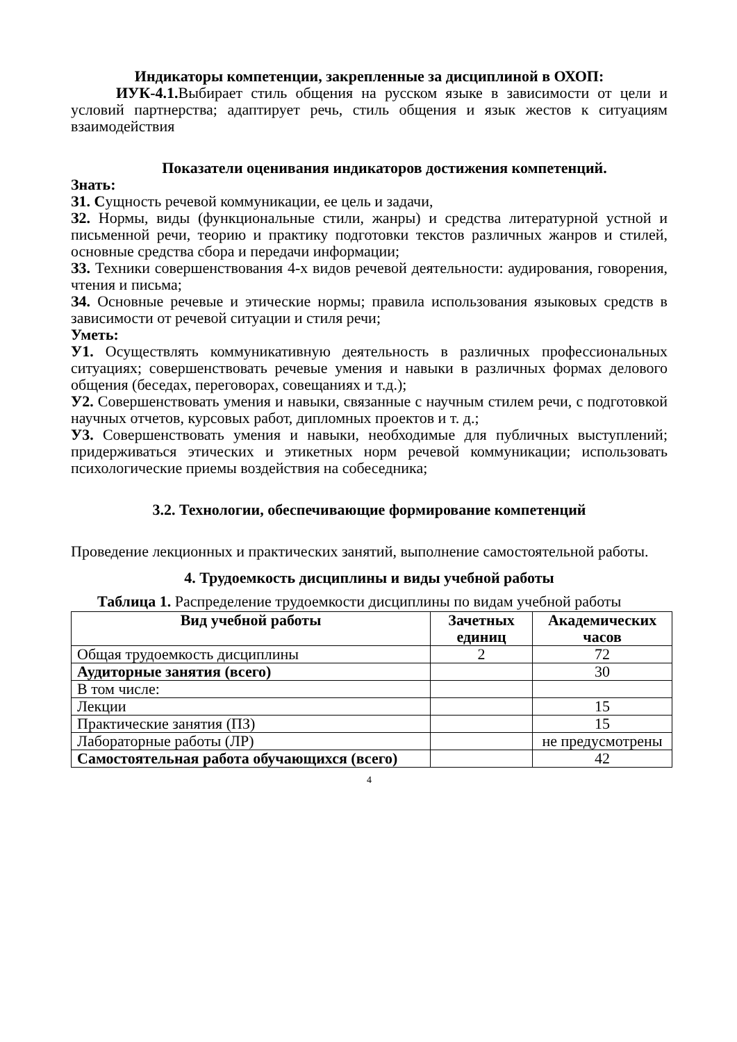Индикаторы компетенции, закрепленные за дисциплиной в ОХОП:
ИУК-4.1. Выбирает стиль общения на русском языке в зависимости от цели и условий партнерства; адаптирует речь, стиль общения и язык жестов к ситуациям взаимодействия
Показатели оценивания индикаторов достижения компетенций.
Знать:
З1. Сущность речевой коммуникации, ее цель и задачи,
З2. Нормы, виды (функциональные стили, жанры) и средства литературной устной и письменной речи, теорию и практику подготовки текстов различных жанров и стилей, основные средства сбора и передачи информации;
З3. Техники совершенствования 4-х видов речевой деятельности: аудирования, говорения, чтения и письма;
З4. Основные речевые и этические нормы; правила использования языковых средств в зависимости от речевой ситуации и стиля речи;
Уметь:
У1. Осуществлять коммуникативную деятельность в различных профессиональных ситуациях; совершенствовать речевые умения и навыки в различных формах делового общения (беседах, переговорах, совещаниях и т.д.);
У2. Совершенствовать умения и навыки, связанные с научным стилем речи, с подготовкой научных отчетов, курсовых работ, дипломных проектов и т. д.;
У3. Совершенствовать умения и навыки, необходимые для публичных выступлений; придерживаться этических и этикетных норм речевой коммуникации; использовать психологические приемы воздействия на собеседника;
3.2. Технологии, обеспечивающие формирование компетенций
Проведение лекционных и практических занятий, выполнение самостоятельной работы.
4. Трудоемкость дисциплины и виды учебной работы
Таблица 1. Распределение трудоемкости дисциплины по видам учебной работы
| Вид учебной работы | Зачетных единиц | Академических часов |
| --- | --- | --- |
| Общая трудоемкость дисциплины | 2 | 72 |
| Аудиторные занятия (всего) | | 30 |
| В том числе: | | |
| Лекции | | 15 |
| Практические занятия (ПЗ) | | 15 |
| Лабораторные работы (ЛР) | | не предусмотрены |
| Самостоятельная работа обучающихся (всего) | | 42 |
4